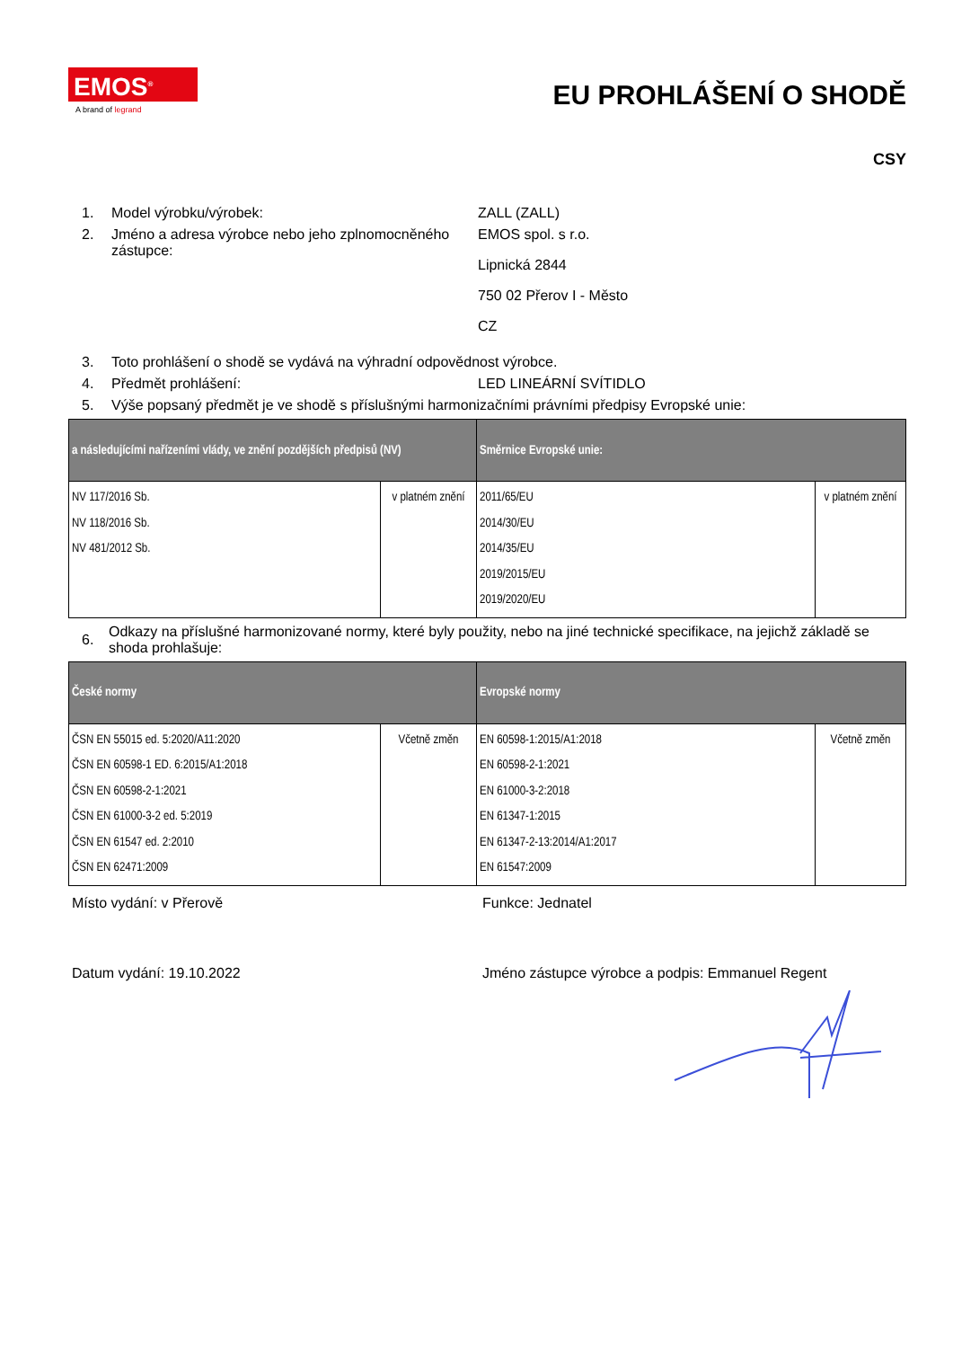EMOS<sup>®</sup>
A brand of legrand
EU PROHLÁŠENÍ O SHODĚ
CSY
1. Model výrobku/výrobek: ZALL (ZALL)
2. Jméno a adresa výrobce nebo jeho zplnomocněného zástupce:
EMOS spol. s r.o.
Lipnická 2844
750 02 Přerov I - Město
CZ
3. Toto prohlášení o shodě se vydává na výhradní odpovědnost výrobce.
4. Předmět prohlášení: LED LINEÁRNÍ SVÍTIDLO
5. Výše popsaný předmět je ve shodě s příslušnými harmonizačními právními předpisy Evropské unie:
| a následujícími nařízeními vlády, ve znění pozdějších předpisů (NV) | | Směrnice Evropské unie: | |
| --- | --- | --- | --- |
| NV 117/2016 Sb. NV 118/2016 Sb. NV 481/2012 Sb. | v platném znění | 2011/65/EU 2014/30/EU 2014/35/EU 2019/2015/EU 2019/2020/EU | v platném znění |
6. Odkazy na příslušné harmonizované normy, které byly použity, nebo na jiné technické specifikace, na jejichž základě se shoda prohlašuje:
| České normy | | Evropské normy | |
| --- | --- | --- | --- |
| ČSN EN 55015 ed. 5:2020/A11:2020 ČSN EN 60598-1 ED. 6:2015/A1:2018 ČSN EN 60598-2-1:2021 ČSN EN 61000-3-2 ed. 5:2019 ČSN EN 61547 ed. 2:2010 ČSN EN 62471:2009 | Včetně změn | EN 60598-1:2015/A1:2018 EN 60598-2-1:2021 EN 61000-3-2:2018 EN 61347-1:2015 EN 61347-2-13:2014/A1:2017 EN 61547:2009 | Včetně změn |
Místo vydání: v Přerově Funkce: Jednatel
Datum vydání: 19.10.2022 Jméno zástupce výrobce a podpis: Emmanuel Regent